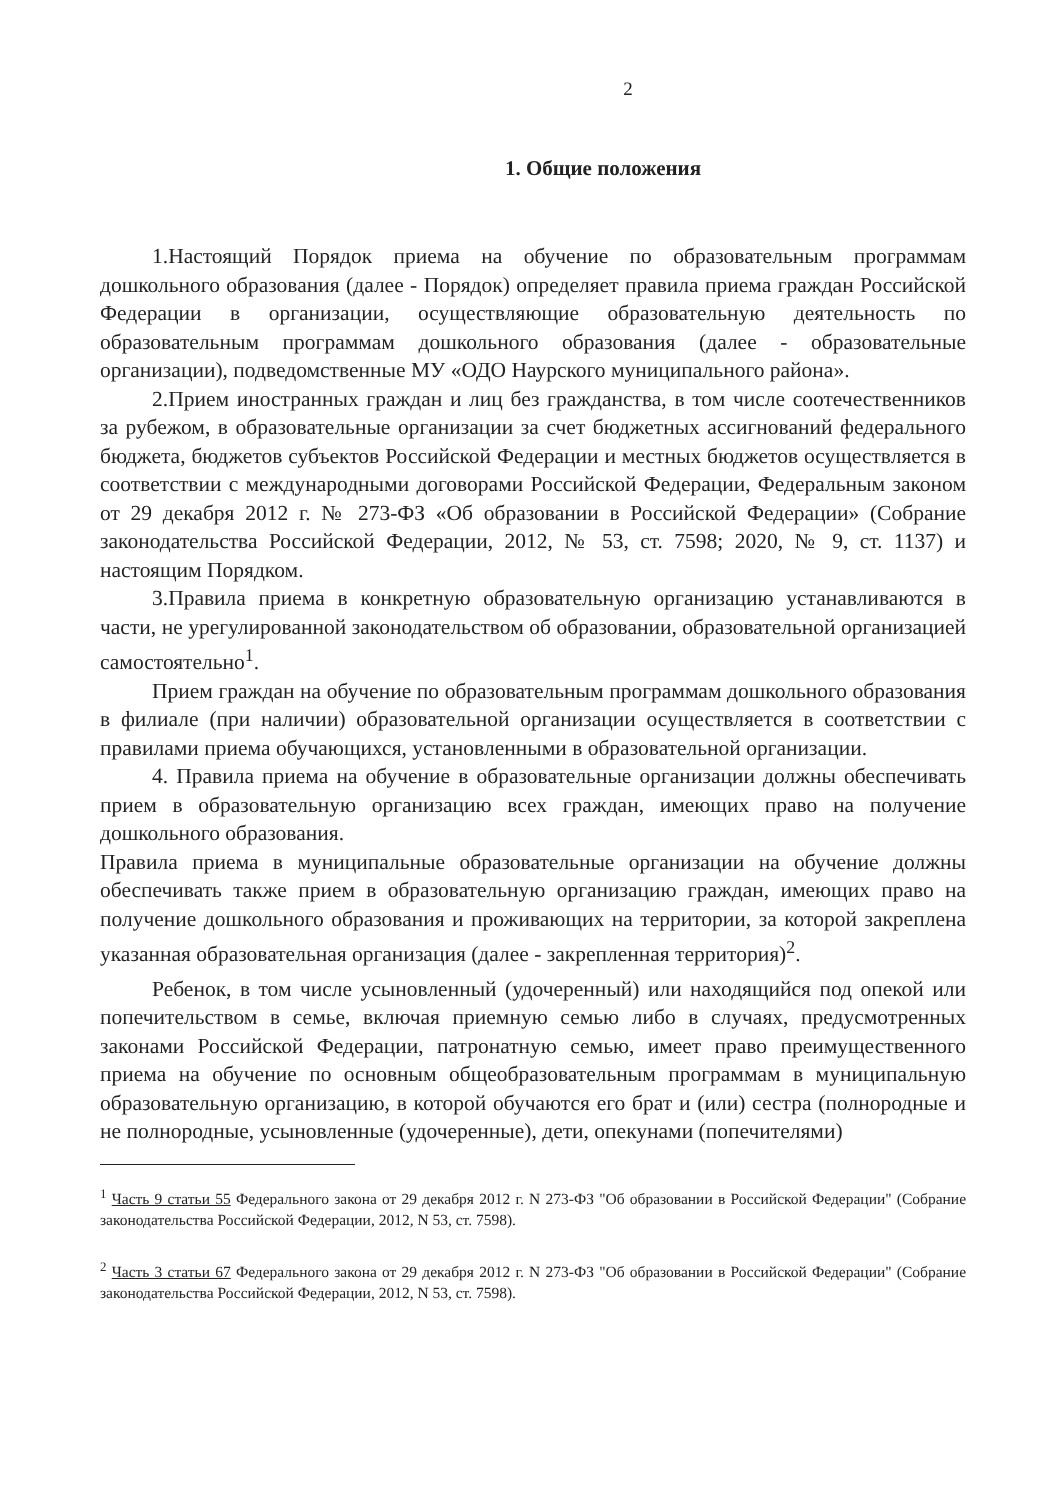2
1. Общие положения
1.Настоящий Порядок приема на обучение по образовательным программам дошкольного образования (далее - Порядок) определяет правила приема граждан Российской Федерации в организации, осуществляющие образовательную деятельность по образовательным программам дошкольного образования (далее - образовательные организации), подведомственные МУ «ОДО Наурского муниципального района».
2.Прием иностранных граждан и лиц без гражданства, в том числе соотечественников за рубежом, в образовательные организации за счет бюджетных ассигнований федерального бюджета, бюджетов субъектов Российской Федерации и местных бюджетов осуществляется в соответствии с международными договорами Российской Федерации, Федеральным законом от 29 декабря 2012 г. № 273-ФЗ «Об образовании в Российской Федерации» (Собрание законодательства Российской Федерации, 2012, № 53, ст. 7598; 2020, № 9, ст. 1137) и настоящим Порядком.
3.Правила приема в конкретную образовательную организацию устанавливаются в части, не урегулированной законодательством об образовании, образовательной организацией самостоятельно<sup>1</sup>.
Прием граждан на обучение по образовательным программам дошкольного образования в филиале (при наличии) образовательной организации осуществляется в соответствии с правилами приема обучающихся, установленными в образовательной организации.
4. Правила приема на обучение в образовательные организации должны обеспечивать прием в образовательную организацию всех граждан, имеющих право на получение дошкольного образования.
Правила приема в муниципальные образовательные организации на обучение должны обеспечивать также прием в образовательную организацию граждан, имеющих право на получение дошкольного образования и проживающих на территории, за которой закреплена указанная образовательная организация (далее - закрепленная территория)<sup>2</sup>.
Ребенок, в том числе усыновленный (удочеренный) или находящийся под опекой или попечительством в семье, включая приемную семью либо в случаях, предусмотренных законами Российской Федерации, патронатную семью, имеет право преимущественного приема на обучение по основным общеобразовательным программам в муниципальную образовательную организацию, в которой обучаются его брат и (или) сестра (полнородные и не полнородные, усыновленные (удочеренные), дети, опекунами (попечителями)
<sup>1</sup> Часть 9 статьи 55 Федерального закона от 29 декабря 2012 г. N 273-ФЗ "Об образовании в Российской Федерации" (Собрание законодательства Российской Федерации, 2012, N 53, ст. 7598).
<sup>2</sup> Часть 3 статьи 67 Федерального закона от 29 декабря 2012 г. N 273-ФЗ "Об образовании в Российской Федерации" (Собрание законодательства Российской Федерации, 2012, N 53, ст. 7598).